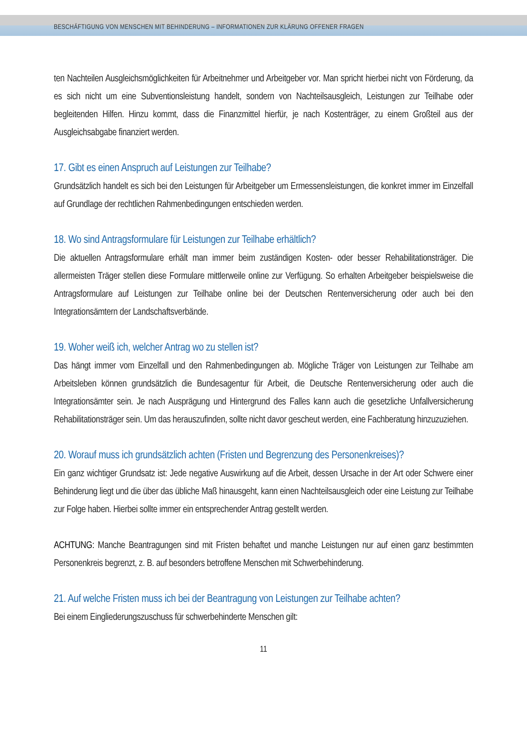BESCHÄFTIGUNG VON MENSCHEN MIT BEHINDERUNG – INFORMATIONEN ZUR KLÄRUNG OFFENER FRAGEN
ten Nachteilen Ausgleichsmöglichkeiten für Arbeitnehmer und Arbeitgeber vor. Man spricht hierbei nicht von Förderung, da es sich nicht um eine Subventionsleistung handelt, sondern von Nachteils­ausgleich, Leistungen zur Teilhabe oder begleitenden Hilfen. Hinzu kommt, dass die Finanzmittel hierfür, je nach Kostenträger, zu einem Großteil aus der Ausgleichsabgabe finanziert werden.
17. Gibt es einen Anspruch auf Leistungen zur Teilhabe?
Grundsätzlich handelt es sich bei den Leistungen für Arbeitgeber um Ermessensleistungen, die kon­kret immer im Einzelfall auf Grundlage der rechtlichen Rahmenbedingungen entschieden werden.
18. Wo sind Antragsformulare für Leistungen zur Teilhabe erhältlich?
Die aktuellen Antragsformulare erhält man immer beim zuständigen Kosten- oder besser Rehabili­tationsträger. Die allermeisten Träger stellen diese Formulare mittlerweile online zur Verfügung. So erhalten Arbeitgeber beispielsweise die Antragsformulare auf Leistungen zur Teilhabe online bei der Deutschen Rentenversicherung oder auch bei den Integrationsämtern der Landschaftsverbände.
19. Woher weiß ich, welcher Antrag wo zu stellen ist?
Das hängt immer vom Einzelfall und den Rahmenbedingungen ab. Mögliche Träger von Leistun­gen zur Teilhabe am Arbeitsleben können grundsätzlich die Bundesagentur für Arbeit, die Deutsche Rentenversicherung oder auch die Integrationsämter sein. Je nach Ausprägung und Hintergrund des Falles kann auch die gesetzliche Unfallversicherung Rehabilitationsträger sein. Um das heraus­zufinden, sollte nicht davor gescheut werden, eine Fachberatung hinzuzuziehen.
20. Worauf muss ich grundsätzlich achten (Fristen und Begrenzung des Personenkreises)?
Ein ganz wichtiger Grundsatz ist: Jede negative Auswirkung auf die Arbeit, dessen Ursache in der Art oder Schwere einer Behinderung liegt und die über das übliche Maß hinausgeht, kann einen Nachteilsausgleich oder eine Leistung zur Teilhabe zur Folge haben. Hierbei sollte immer ein ent­sprechender Antrag gestellt werden.
ACHTUNG: Manche Beantragungen sind mit Fristen behaftet und manche Leistungen nur auf einen ganz bestimmten Personenkreis begrenzt, z. B. auf besonders betroffene Menschen mit Schwerbehinderung.
21. Auf welche Fristen muss ich bei der Beantragung von Leistungen zur Teilhabe achten?
Bei einem Eingliederungszuschuss für schwerbehinderte Menschen gilt:
11